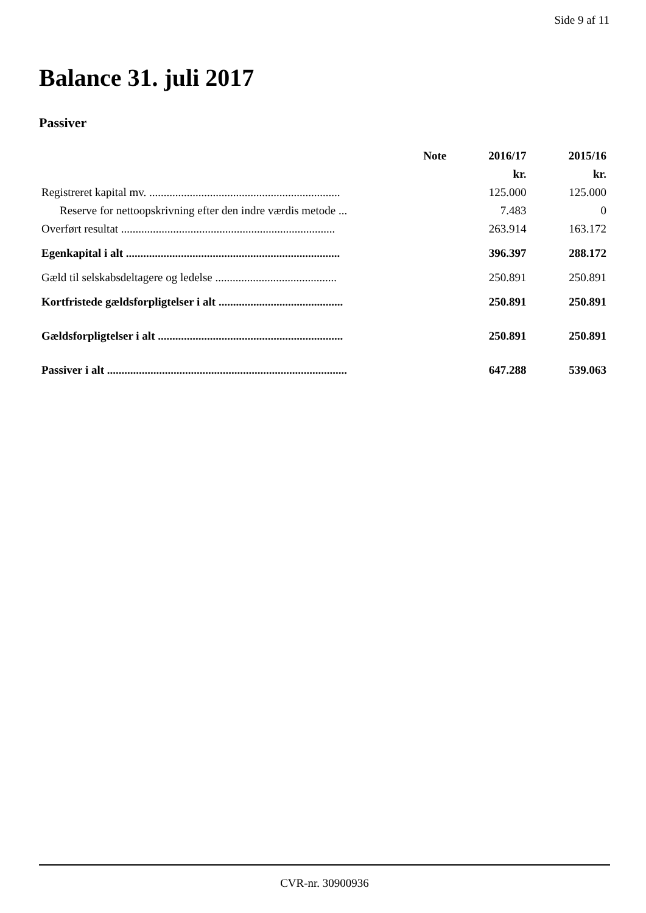Side 9 af 11
Balance 31. juli 2017
Passiver
| | Note | 2016/17 | 2015/16 |
| --- | --- | --- | --- |
| | | kr. | kr. |
| Registreret kapital mv. .................................................................. | | 125.000 | 125.000 |
| Reserve for nettoopskrivning efter den indre værdis metode ... | | 7.483 | 0 |
| Overført resultat .......................................................................... | | 263.914 | 163.172 |
| Egenkapital i alt .......................................................................... | | 396.397 | 288.172 |
| Gæld til selskabsdeltagere og ledelse .......................................... | | 250.891 | 250.891 |
| Kortfristede gældsforpligtelser i alt ........................................... | | 250.891 | 250.891 |
| Gældsforpligtelser i alt ................................................................ | | 250.891 | 250.891 |
| Passiver i alt ................................................................................... | | 647.288 | 539.063 |
CVR-nr. 30900936